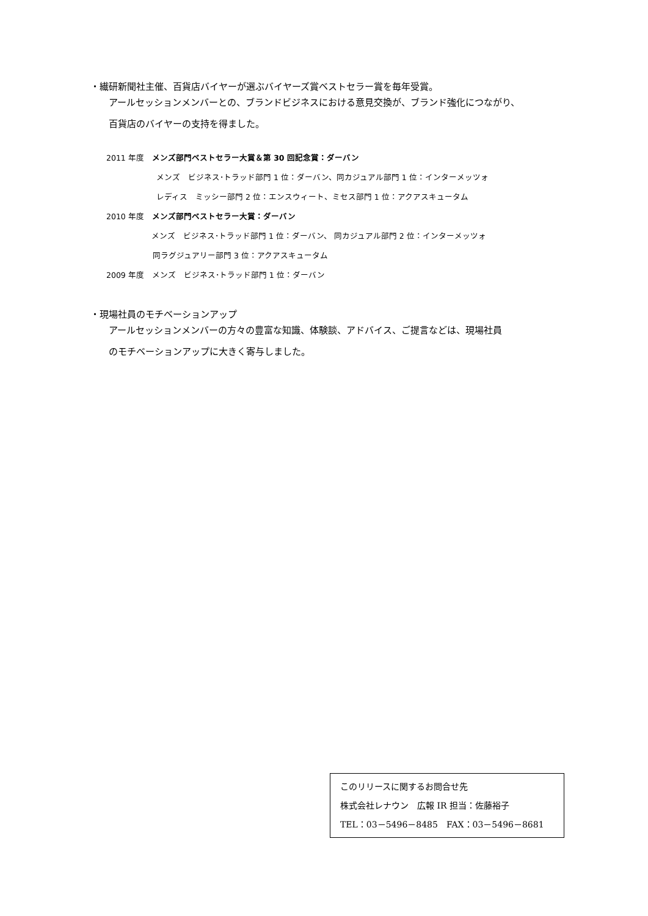・繊研新聞社主催、百貨店バイヤーが選ぶバイヤーズ賞ベストセラー賞を毎年受賞。
アールセッションメンバーとの、ブランドビジネスにおける意見交換が、ブランド強化につながり、
百貨店のバイヤーの支持を得ました。
2011 年度　メンズ部門ベストセラー大賞＆第 30 回記念賞：ダーバン
メンズ　ビジネス･トラッド部門 1 位：ダーバン、同カジュアル部門 1 位：インターメッツォ
レディス　ミッシー部門 2 位：エンスウィート、ミセス部門 1 位：アクアスキュータム
2010 年度　メンズ部門ベストセラー大賞：ダーバン
メンズ　ビジネス･トラッド部門 1 位：ダーバン、 同カジュアル部門 2 位：インターメッツォ
同ラグジュアリー部門 3 位：アクアスキュータム
2009 年度　メンズ　ビジネス･トラッド部門 1 位：ダーバン
・現場社員のモチベーションアップ
アールセッションメンバーの方々の豊富な知識、体験談、アドバイス、ご提言などは、現場社員
のモチベーションアップに大きく寄与しました。
このリリースに関するお問合せ先
株式会社レナウン　広報 IR 担当：佐藤裕子
TEL：03－5496－8485　FAX：03－5496－8681